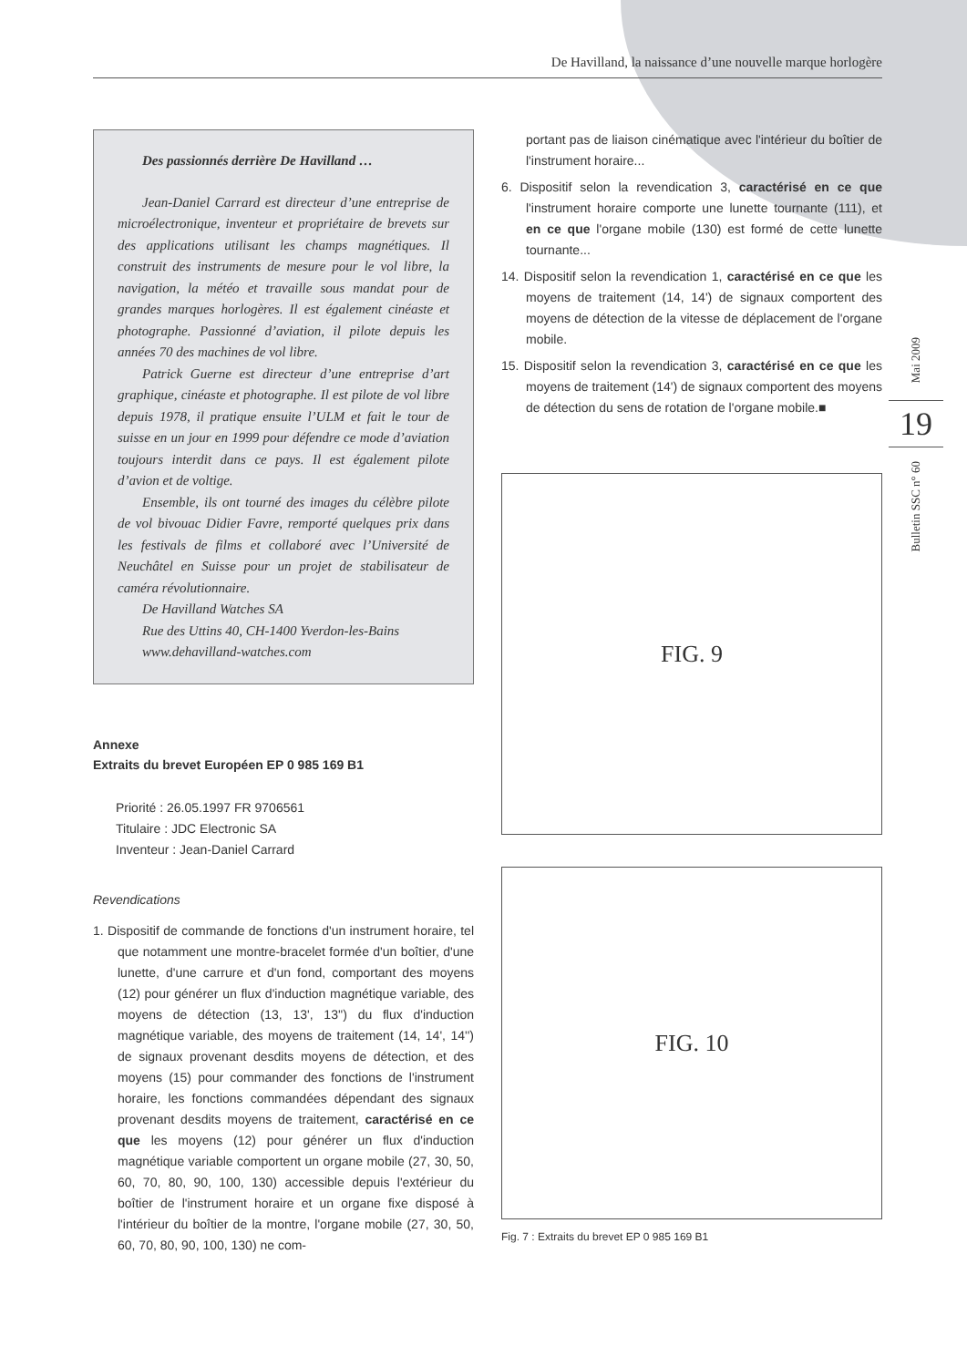De Havilland, la naissance d’une nouvelle marque horlogère
Des passionnés derrière De Havilland …
Jean-Daniel Carrard est directeur d’une entreprise de microélectronique, inventeur et propriétaire de brevets sur des applications utilisant les champs magnétiques. Il construit des instruments de mesure pour le vol libre, la navigation, la météo et travaille sous mandat pour de grandes marques horlogères. Il est également cinéaste et photographe. Passionné d’aviation, il pilote depuis les années 70 des machines de vol libre.
Patrick Guerne est directeur d’une entreprise d’art graphique, cinéaste et photographe. Il est pilote de vol libre depuis 1978, il pratique ensuite l’ULM et fait le tour de suisse en un jour en 1999 pour défendre ce mode d’aviation toujours interdit dans ce pays. Il est également pilote d’avion et de voltige.
Ensemble, ils ont tourné des images du célèbre pilote de vol bivouac Didier Favre, remporté quelques prix dans les festivals de films et collaboré avec l’Université de Neuchâtel en Suisse pour un projet de stabilisateur de caméra révolutionnaire.
De Havilland Watches SA
Rue des Uttins 40, CH-1400 Yverdon-les-Bains
www.dehavilland-watches.com
Annexe
Extraits du brevet Européen EP 0 985 169 B1
Priorité : 26.05.1997 FR 9706561
Titulaire : JDC Electronic SA
Inventeur : Jean-Daniel Carrard
Revendications
1. Dispositif de commande de fonctions d'un instrument horaire, tel que notamment une montre-bracelet formée d'un boîtier, d'une lunette, d'une carrure et d'un fond, comportant des moyens (12) pour générer un flux d'induction magnétique variable, des moyens de détection (13, 13', 13'') du flux d'induction magnétique variable, des moyens de traitement (14, 14', 14'') de signaux provenant desdits moyens de détection, et des moyens (15) pour commander des fonctions de l'instrument horaire, les fonctions commandées dépendant des signaux provenant desdits moyens de traitement, caractérisé en ce que les moyens (12) pour générer un flux d'induction magnétique variable comportent un organe mobile (27, 30, 50, 60, 70, 80, 90, 100, 130) accessible depuis l'extérieur du boîtier de l'instrument horaire et un organe fixe disposé à l'intérieur du boîtier de la montre, l'organe mobile (27, 30, 50, 60, 70, 80, 90, 100, 130) ne com-
portant pas de liaison cinématique avec l'intérieur du boîtier de l'instrument horaire...
6. Dispositif selon la revendication 3, caractérisé en ce que l'instrument horaire comporte une lunette tournante (111), et en ce que l'organe mobile (130) est formé de cette lunette tournante...
14. Dispositif selon la revendication 1, caractérisé en ce que les moyens de traitement (14, 14') de signaux comportent des moyens de détection de la vitesse de déplacement de l'organe mobile.
15. Dispositif selon la revendication 3, caractérisé en ce que les moyens de traitement (14') de signaux comportent des moyens de détection du sens de rotation de l'organe mobile.■
FIG. 9
FIG. 10
Fig. 7 : Extraits du brevet EP 0 985 169 B1
Mai 2009
19
Bulletin SSC n° 60